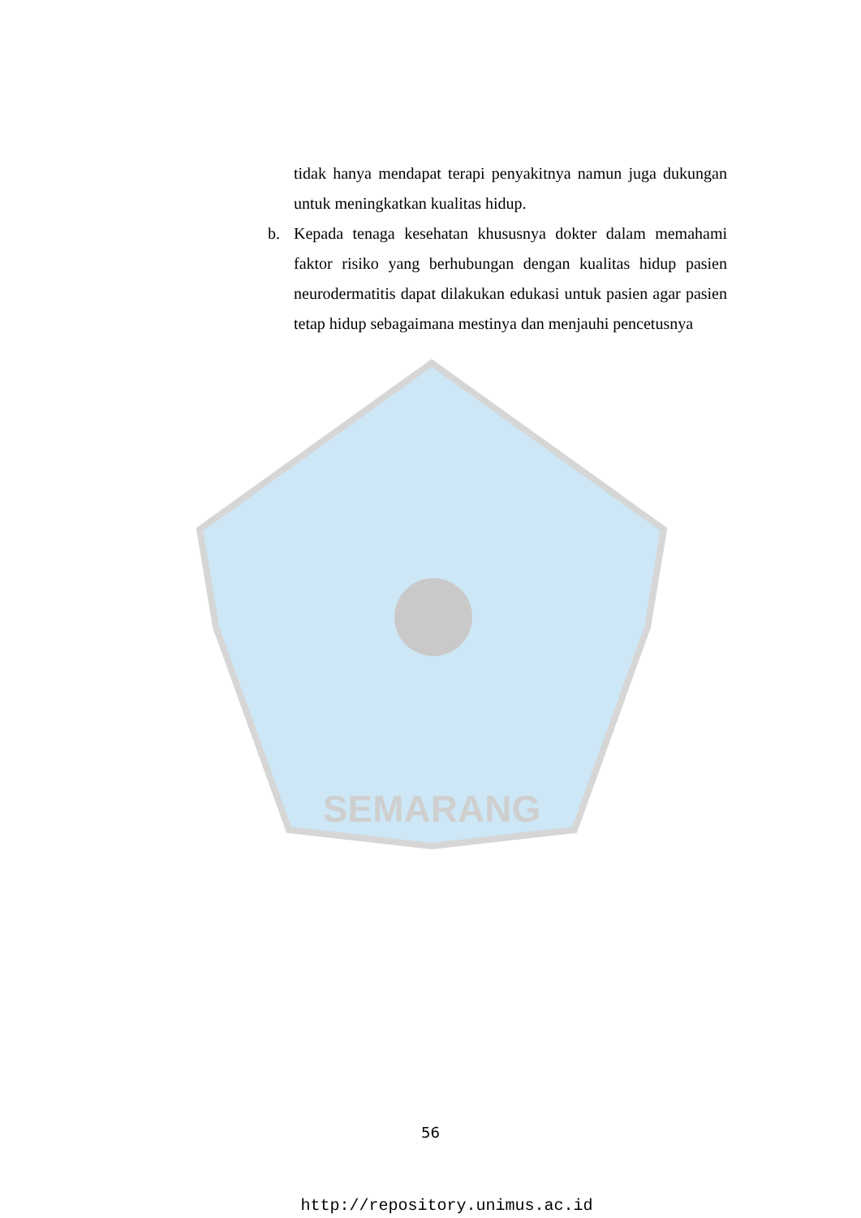SEMARANG
tidak hanya mendapat terapi penyakitnya namun juga dukungan untuk meningkatkan kualitas hidup.
b. Kepada tenaga kesehatan khususnya dokter dalam memahami faktor risiko yang berhubungan dengan kualitas hidup pasien neurodermatitis dapat dilakukan edukasi untuk pasien agar pasien tetap hidup sebagaimana mestinya dan menjauhi pencetusnya
56
http://repository.unimus.ac.id